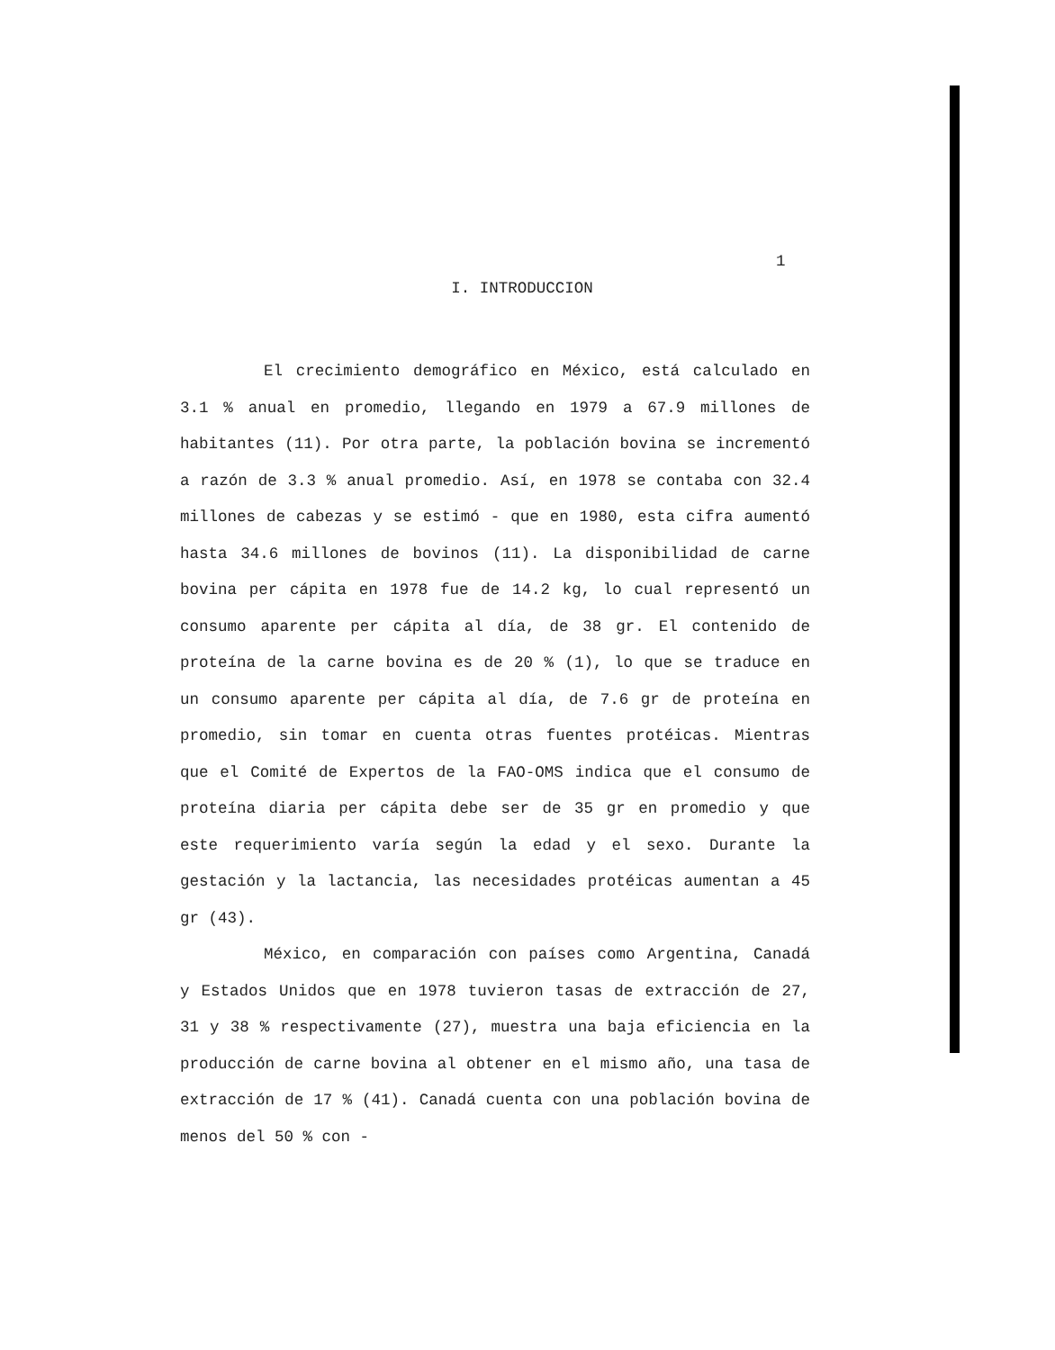1
I. INTRODUCCION
El crecimiento demográfico en México, está calculado en 3.1 % anual en promedio, llegando en 1979 a 67.9 millones de habitantes (11). Por otra parte, la población bovina se incrementó a razón de 3.3 % anual promedio. Así, en 1978 se contaba con 32.4 millones de cabezas y se estimó - que en 1980, esta cifra aumentó hasta 34.6 millones de bovinos (11). La disponibilidad de carne bovina per cápita en 1978 fue de 14.2 kg, lo cual representó un consumo aparente per cápita al día, de 38 gr. El contenido de proteína de la carne bovina es de 20 % (1), lo que se traduce en un consumo aparente per cápita al día, de 7.6 gr de proteína en promedio, sin tomar en cuenta otras fuentes protéicas. Mientras que el Comité de Expertos de la FAO-OMS indica que el consumo de proteína diaria per cápita debe ser de 35 gr en promedio y que este requerimiento varía según la edad y el sexo. Durante la gestación y la lactancia, las necesidades protéicas aumentan a 45 gr (43).
México, en comparación con países como Argentina, Canadá y Estados Unidos que en 1978 tuvieron tasas de extracción de 27, 31 y 38 % respectivamente (27), muestra una baja eficiencia en la producción de carne bovina al obtener en el mismo año, una tasa de extracción de 17 % (41). Canadá cuenta con una población bovina de menos del 50 % con -